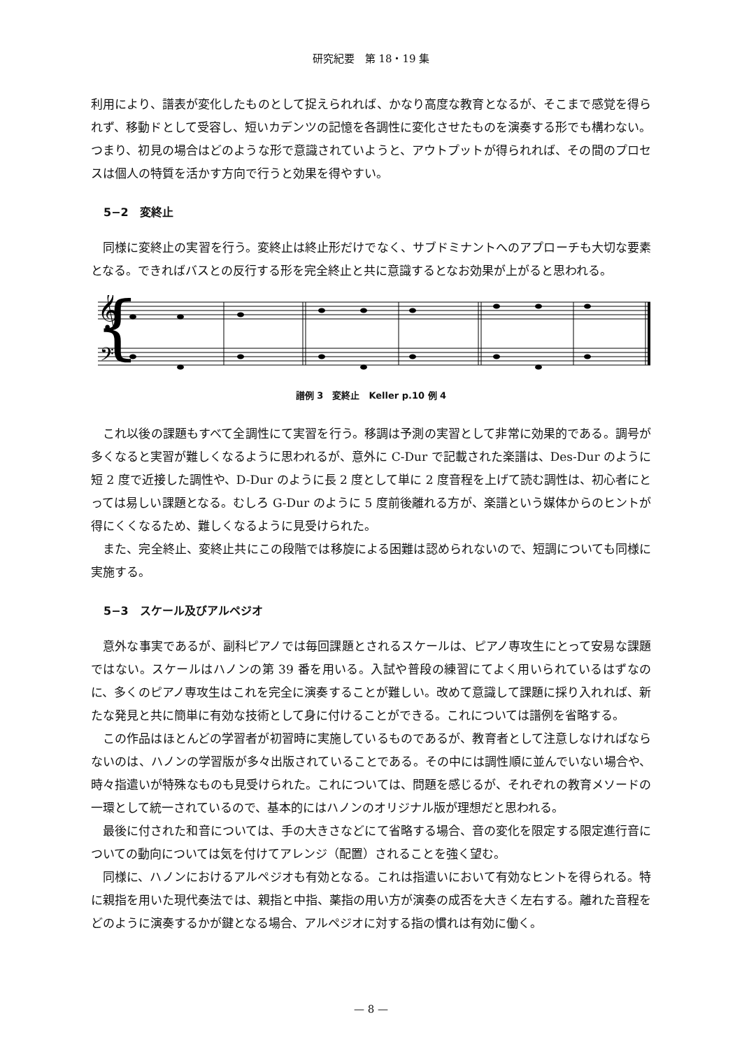研究紀要　第 18・19 集
利用により、譜表が変化したものとして捉えられれば、かなり高度な教育となるが、そこまで感覚を得られず、移動ドとして受容し、短いカデンツの記憶を各調性に変化させたものを演奏する形でも構わない。つまり、初見の場合はどのような形で意識されていようと、アウトプットが得られれば、その間のプロセスは個人の特質を活かす方向で行うと効果を得やすい。
5−2　変終止
同様に変終止の実習を行う。変終止は終止形だけでなく、サブドミナントへのアプローチも大切な要素となる。できればバスとの反行する形を完全終止と共に意識するとなお効果が上がると思われる。
{
𝄞
𝄢
譜例 3　変終止　Keller p.10 例 4
これ以後の課題もすべて全調性にて実習を行う。移調は予測の実習として非常に効果的である。調号が多くなると実習が難しくなるように思われるが、意外に C-Dur で記載された楽譜は、Des-Dur のように短 2 度で近接した調性や、D-Dur のように長 2 度として単に 2 度音程を上げて読む調性は、初心者にとっては易しい課題となる。むしろ G-Dur のように 5 度前後離れる方が、楽譜という媒体からのヒントが得にくくなるため、難しくなるように見受けられた。
また、完全終止、変終止共にこの段階では移旋による困難は認められないので、短調についても同様に実施する。
5−3　スケール及びアルペジオ
意外な事実であるが、副科ピアノでは毎回課題とされるスケールは、ピアノ専攻生にとって安易な課題ではない。スケールはハノンの第 39 番を用いる。入試や普段の練習にてよく用いられているはずなのに、多くのピアノ専攻生はこれを完全に演奏することが難しい。改めて意識して課題に採り入れれば、新たな発見と共に簡単に有効な技術として身に付けることができる。これについては譜例を省略する。
この作品はほとんどの学習者が初習時に実施しているものであるが、教育者として注意しなければならないのは、ハノンの学習版が多々出版されていることである。その中には調性順に並んでいない場合や、時々指遣いが特殊なものも見受けられた。これについては、問題を感じるが、それぞれの教育メソードの一環として統一されているので、基本的にはハノンのオリジナル版が理想だと思われる。
最後に付された和音については、手の大きさなどにて省略する場合、音の変化を限定する限定進行音についての動向については気を付けてアレンジ（配置）されることを強く望む。
同様に、ハノンにおけるアルペジオも有効となる。これは指遣いにおいて有効なヒントを得られる。特に親指を用いた現代奏法では、親指と中指、薬指の用い方が演奏の成否を大きく左右する。離れた音程をどのように演奏するかが鍵となる場合、アルペジオに対する指の慣れは有効に働く。
— 8 —